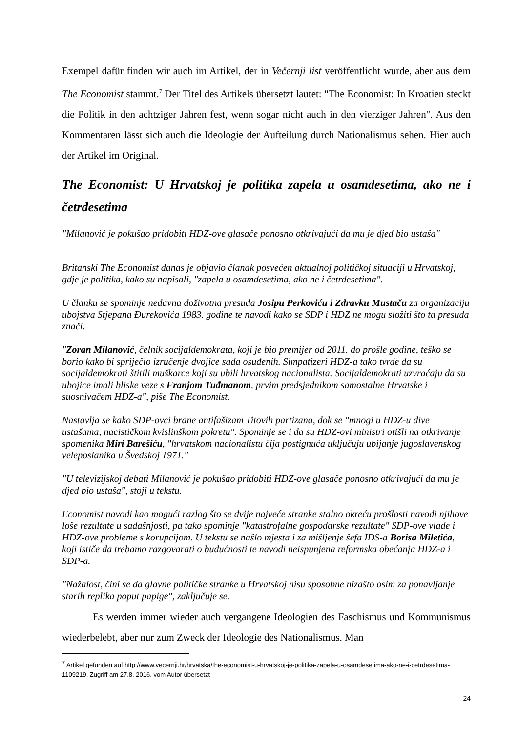Exempel dafür finden wir auch im Artikel, der in Večernji list veröffentlicht wurde, aber aus dem The Economist stammt.<sup>7</sup> Der Titel des Artikels übersetzt lautet: "The Economist: In Kroatien steckt die Politik in den achtziger Jahren fest, wenn sogar nicht auch in den vierziger Jahren". Aus den Kommentaren lässt sich auch die Ideologie der Aufteilung durch Nationalismus sehen. Hier auch der Artikel im Original.
The Economist: U Hrvatskoj je politika zapela u osamdesetima, ako ne i četrdesetima
"Milanović je pokušao pridobiti HDZ-ove glasače ponosno otkrivajući da mu je djed bio ustaša"
Britanski The Economist danas je objavio članak posvećen aktualnoj političkoj situaciji u Hrvatskoj, gdje je politika, kako su napisali, "zapela u osamdesetima, ako ne i četrdesetima".
U članku se spominje nedavna doživotna presuda Josipu Perkoviću i Zdravku Mustaču za organizaciju ubojstva Stjepana Đurekovića 1983. godine te navodi kako se SDP i HDZ ne mogu složiti što ta presuda znači.
"Zoran Milanović, čelnik socijaldemokrata, koji je bio premijer od 2011. do prošle godine, teško se borio kako bi spriječio izručenje dvojice sada osuđenih. Simpatizeri HDZ-a tako tvrde da su socijaldemokrati štitili muškarce koji su ubili hrvatskog nacionalista. Socijaldemokrati uzvraćaju da su ubojice imali bliske veze s Franjom Tuđmanom, prvim predsjednikom samostalne Hrvatske i suosnivačem HDZ-a", piše The Economist.
Nastavlja se kako SDP-ovci brane antifašizam Titovih partizana, dok se "mnogi u HDZ-u dive ustašama, nacističkom kvislinškom pokretu". Spominje se i da su HDZ-ovi ministri otišli na otkrivanje spomenika Miri Barešiću, "hrvatskom nacionalistu čija postignuća uključuju ubijanje jugoslavenskog veleposlanika u Švedskoj 1971."
"U televizijskoj debati Milanović je pokušao pridobiti HDZ-ove glasače ponosno otkrivajući da mu je djed bio ustaša", stoji u tekstu.
Economist navodi kao mogući razlog što se dvije najveće stranke stalno okreću prošlosti navodi njihove loše rezultate u sadašnjosti, pa tako spominje "katastrofalne gospodarske rezultate" SDP-ove vlade i HDZ-ove probleme s korupcijom. U tekstu se našlo mjesta i za mišljenje šefa IDS-a Borisa Miletića, koji ističe da trebamo razgovarati o budućnosti te navodi neispunjena reformska obećanja HDZ-a i SDP-a.
"Nažalost, čini se da glavne političke stranke u Hrvatskoj nisu sposobne nizašto osim za ponavljanje starih replika poput papige", zaključuje se.
Es werden immer wieder auch vergangene Ideologien des Faschismus und Kommunismus wiederbelebt, aber nur zum Zweck der Ideologie des Nationalismus. Man
<sup>7</sup> Artikel gefunden auf http://www.vecernji.hr/hrvatska/the-economist-u-hrvatskoj-je-politika-zapela-u-osamdesetima-ako-ne-i-cetrdesetima-1109219, Zugriff am 27.8. 2016. vom Autor übersetzt
24